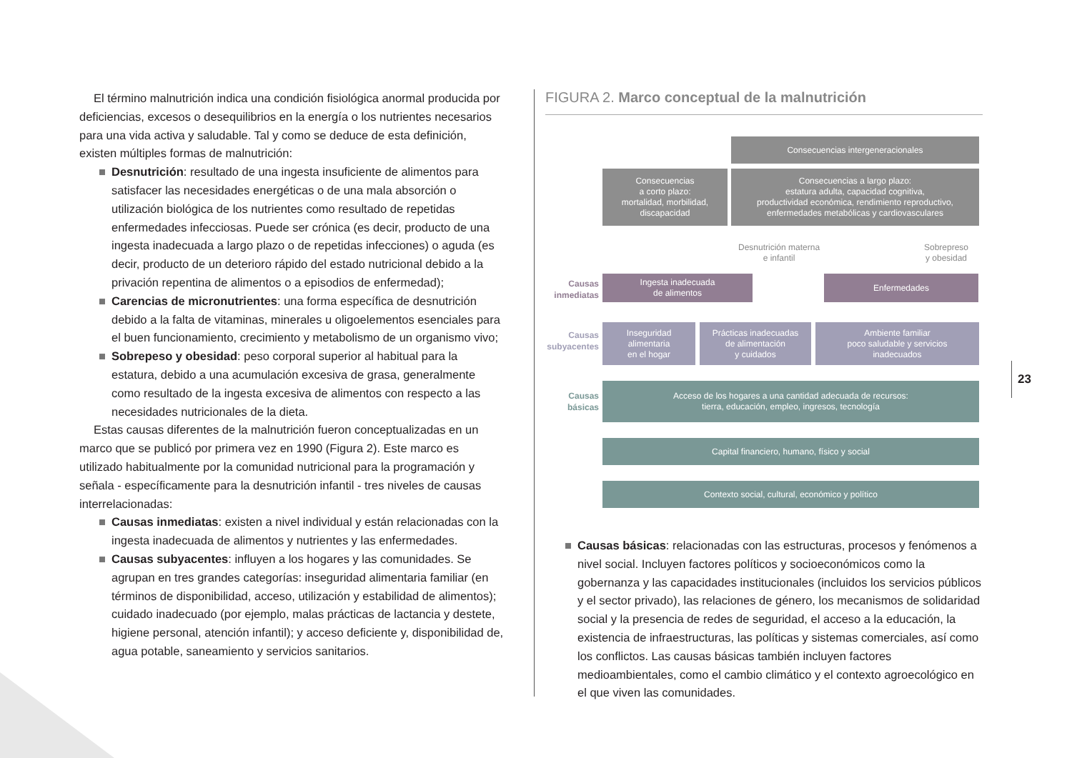El término malnutrición indica una condición fisiológica anormal producida por deficiencias, excesos o desequilibrios en la energía o los nutrientes necesarios para una vida activa y saludable. Tal y como se deduce de esta definición, existen múltiples formas de malnutrición:
■ Desnutrición: resultado de una ingesta insuficiente de alimentos para satisfacer las necesidades energéticas o de una mala absorción o utilización biológica de los nutrientes como resultado de repetidas enfermedades infecciosas. Puede ser crónica (es decir, producto de una ingesta inadecuada a largo plazo o de repetidas infecciones) o aguda (es decir, producto de un deterioro rápido del estado nutricional debido a la privación repentina de alimentos o a episodios de enfermedad);
■ Carencias de micronutrientes: una forma específica de desnutrición debido a la falta de vitaminas, minerales u oligoelementos esenciales para el buen funcionamiento, crecimiento y metabolismo de un organismo vivo;
■ Sobrepeso y obesidad: peso corporal superior al habitual para la estatura, debido a una acumulación excesiva de grasa, generalmente como resultado de la ingesta excesiva de alimentos con respecto a las necesidades nutricionales de la dieta.
Estas causas diferentes de la malnutrición fueron conceptualizadas en un marco que se publicó por primera vez en 1990 (Figura 2). Este marco es utilizado habitualmente por la comunidad nutricional para la programación y señala - específicamente para la desnutrición infantil - tres niveles de causas interrelacionadas:
■ Causas inmediatas: existen a nivel individual y están relacionadas con la ingesta inadecuada de alimentos y nutrientes y las enfermedades.
■ Causas subyacentes: influyen a los hogares y las comunidades. Se agrupan en tres grandes categorías: inseguridad alimentaria familiar (en términos de disponibilidad, acceso, utilización y estabilidad de alimentos); cuidado inadecuado (por ejemplo, malas prácticas de lactancia y destete, higiene personal, atención infantil); y acceso deficiente y, disponibilidad de, agua potable, saneamiento y servicios sanitarios.
FIGURA 2. Marco conceptual de la malnutrición
Consecuencias intergeneracionales
Consecuencias
a corto plazo:
mortalidad, morbilidad,
discapacidad
Consecuencias a largo plazo:
estatura adulta, capacidad cognitiva,
productividad económica, rendimiento reproductivo,
enfermedades metabólicas y cardiovasculares
Desnutrición materna
e infantil
Sobrepreso
y obesidad
Causas
inmediatas
Ingesta inadecuada
de alimentos
Enfermedades
Causas
subyacentes
Inseguridad
alimentaria
en el hogar
Prácticas inadecuadas
de alimentación
y cuidados
Ambiente familiar
poco saludable y servicios
inadecuados
Causas
básicas
Acceso de los hogares a una cantidad adecuada de recursos:
tierra, educación, empleo, ingresos, tecnología
Capital financiero, humano, físico y social
Contexto social, cultural, económico y político
■ Causas básicas: relacionadas con las estructuras, procesos y fenómenos a nivel social. Incluyen factores políticos y socioeconómicos como la gobernanza y las capacidades institucionales (incluidos los servicios públicos y el sector privado), las relaciones de género, los mecanismos de solidaridad social y la presencia de redes de seguridad, el acceso a la educación, la existencia de infraestructuras, las políticas y sistemas comerciales, así como los conflictos. Las causas básicas también incluyen factores medioambientales, como el cambio climático y el contexto agroecológico en el que viven las comunidades.
23